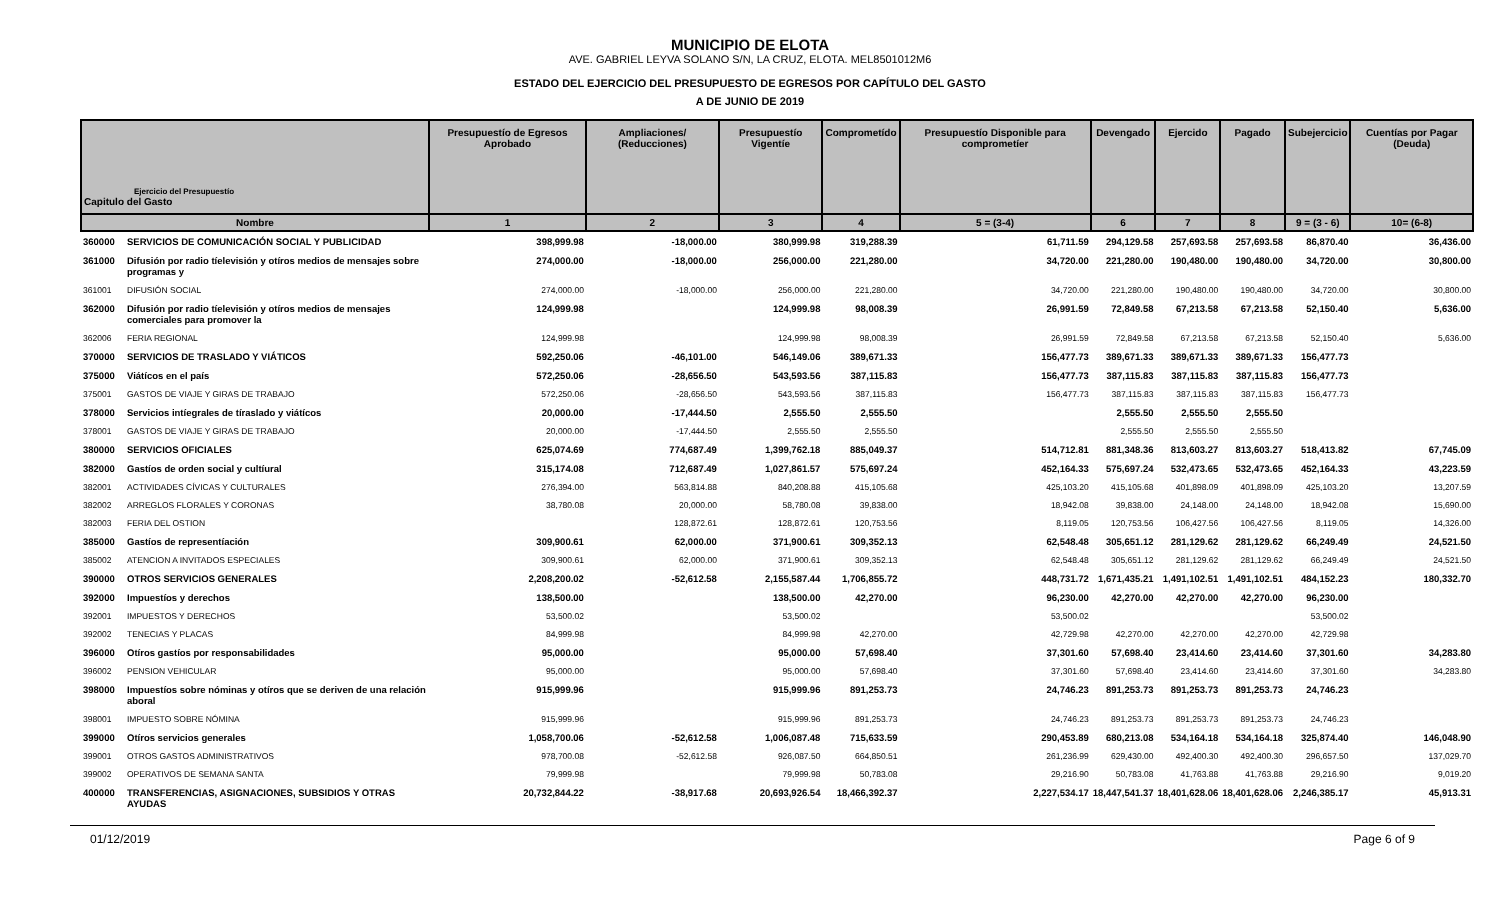MUNICIPIO DE ELOTA
AVE. GABRIEL LEYVA SOLANO S/N, LA CRUZ, ELOTA. MEL8501012M6
ESTADO DEL EJERCICIO DEL PRESUPUESTO DE EGRESOS POR CAPÍTULO DEL GASTO
A DE JUNIO DE 2019
| Ejercicio del Presupuestío Capitulo del Gasto | | Presupuestío de Egresos Aprobado | Ampliaciones/ (Reducciones) | Presupuestío Vigentíe | Comprometído | Presupuestío Disponible para comprometíer | Devengado | Ejercido | Pagado | Subejercicio | Cuentías por Pagar (Deuda) |
| --- | --- | --- | --- | --- | --- | --- | --- | --- | --- | --- | --- |
| Nombre | | 1 | 2 | 3 | 4 | 5 = (3-4) | 6 | 7 | 8 | 9 = (3 - 6) | 10= (6-8) |
| 360000 | SERVICIOS DE COMUNICACIÓN SOCIAL Y PUBLICIDAD | 398,999.98 | -18,000.00 | 380,999.98 | 319,288.39 | 61,711.59 | 294,129.58 | 257,693.58 | 257,693.58 | 86,870.40 | 36,436.00 |
| 361000 | Difusión por radio tíelevisión y otíros medios de mensajes sobre programas y | 274,000.00 | -18,000.00 | 256,000.00 | 221,280.00 | 34,720.00 | 221,280.00 | 190,480.00 | 190,480.00 | 34,720.00 | 30,800.00 |
| 361001 | DIFUSIÓN SOCIAL | 274,000.00 | -18,000.00 | 256,000.00 | 221,280.00 | 34,720.00 | 221,280.00 | 190,480.00 | 190,480.00 | 34,720.00 | 30,800.00 |
| 362000 | Difusión por radio tíelevisión y otíros medios de mensajes comerciales para promover la | 124,999.98 | | 124,999.98 | 98,008.39 | 26,991.59 | 72,849.58 | 67,213.58 | 67,213.58 | 52,150.40 | 5,636.00 |
| 362006 | FERIA REGIONAL | 124,999.98 | | 124,999.98 | 98,008.39 | 26,991.59 | 72,849.58 | 67,213.58 | 67,213.58 | 52,150.40 | 5,636.00 |
| 370000 | SERVICIOS DE TRASLADO Y VIÁTICOS | 592,250.06 | -46,101.00 | 546,149.06 | 389,671.33 | 156,477.73 | 389,671.33 | 389,671.33 | 389,671.33 | 156,477.73 | |
| 375000 | Viátícos en el país | 572,250.06 | -28,656.50 | 543,593.56 | 387,115.83 | 156,477.73 | 387,115.83 | 387,115.83 | 387,115.83 | 156,477.73 | |
| 375001 | GASTOS DE VIAJE Y GIRAS DE TRABAJO | 572,250.06 | -28,656.50 | 543,593.56 | 387,115.83 | 156,477.73 | 387,115.83 | 387,115.83 | 387,115.83 | 156,477.73 | |
| 378000 | Servicios intíegrales de tíraslado y viátícos | 20,000.00 | -17,444.50 | 2,555.50 | 2,555.50 | | 2,555.50 | 2,555.50 | 2,555.50 | | |
| 378001 | GASTOS DE VIAJE Y GIRAS DE TRABAJO | 20,000.00 | -17,444.50 | 2,555.50 | 2,555.50 | | 2,555.50 | 2,555.50 | 2,555.50 | | |
| 380000 | SERVICIOS OFICIALES | 625,074.69 | 774,687.49 | 1,399,762.18 | 885,049.37 | 514,712.81 | 881,348.36 | 813,603.27 | 813,603.27 | 518,413.82 | 67,745.09 |
| 382000 | Gastíos de orden social y cultíural | 315,174.08 | 712,687.49 | 1,027,861.57 | 575,697.24 | 452,164.33 | 575,697.24 | 532,473.65 | 532,473.65 | 452,164.33 | 43,223.59 |
| 382001 | ACTIVIDADES CÍVICAS Y CULTURALES | 276,394.00 | 563,814.88 | 840,208.88 | 415,105.68 | 425,103.20 | 415,105.68 | 401,898.09 | 401,898.09 | 425,103.20 | 13,207.59 |
| 382002 | ARREGLOS FLORALES Y CORONAS | 38,780.08 | 20,000.00 | 58,780.08 | 39,838.00 | 18,942.08 | 39,838.00 | 24,148.00 | 24,148.00 | 18,942.08 | 15,690.00 |
| 382003 | FERIA DEL OSTION | | 128,872.61 | 128,872.61 | 120,753.56 | 8,119.05 | 120,753.56 | 106,427.56 | 106,427.56 | 8,119.05 | 14,326.00 |
| 385000 | Gastíos de representíación | 309,900.61 | 62,000.00 | 371,900.61 | 309,352.13 | 62,548.48 | 305,651.12 | 281,129.62 | 281,129.62 | 66,249.49 | 24,521.50 |
| 385002 | ATENCION A INVITADOS ESPECIALES | 309,900.61 | 62,000.00 | 371,900.61 | 309,352.13 | 62,548.48 | 305,651.12 | 281,129.62 | 281,129.62 | 66,249.49 | 24,521.50 |
| 390000 | OTROS SERVICIOS GENERALES | 2,208,200.02 | -52,612.58 | 2,155,587.44 | 1,706,855.72 | 448,731.72 | 1,671,435.21 | 1,491,102.51 | 1,491,102.51 | 484,152.23 | 180,332.70 |
| 392000 | Impuestíos y derechos | 138,500.00 | | 138,500.00 | 42,270.00 | 96,230.00 | 42,270.00 | 42,270.00 | 42,270.00 | 96,230.00 | |
| 392001 | IMPUESTOS Y DERECHOS | 53,500.02 | | 53,500.02 | | 53,500.02 | | | | 53,500.02 | |
| 392002 | TENECIAS Y PLACAS | 84,999.98 | | 84,999.98 | 42,270.00 | 42,729.98 | 42,270.00 | 42,270.00 | 42,270.00 | 42,729.98 | |
| 396000 | Otíros gastíos por responsabilidades | 95,000.00 | | 95,000.00 | 57,698.40 | 37,301.60 | 57,698.40 | 23,414.60 | 23,414.60 | 37,301.60 | 34,283.80 |
| 396002 | PENSION VEHICULAR | 95,000.00 | | 95,000.00 | 57,698.40 | 37,301.60 | 57,698.40 | 23,414.60 | 23,414.60 | 37,301.60 | 34,283.80 |
| 398000 | Impuestíos sobre nóminas y otíros que se deriven de una relación aboral | 915,999.96 | | 915,999.96 | 891,253.73 | 24,746.23 | 891,253.73 | 891,253.73 | 891,253.73 | 24,746.23 | |
| 398001 | IMPUESTO SOBRE NÓMINA | 915,999.96 | | 915,999.96 | 891,253.73 | 24,746.23 | 891,253.73 | 891,253.73 | 891,253.73 | 24,746.23 | |
| 399000 | Otíros servicios generales | 1,058,700.06 | -52,612.58 | 1,006,087.48 | 715,633.59 | 290,453.89 | 680,213.08 | 534,164.18 | 534,164.18 | 325,874.40 | 146,048.90 |
| 399001 | OTROS GASTOS ADMINISTRATIVOS | 978,700.08 | -52,612.58 | 926,087.50 | 664,850.51 | 261,236.99 | 629,430.00 | 492,400.30 | 492,400.30 | 296,657.50 | 137,029.70 |
| 399002 | OPERATIVOS DE SEMANA SANTA | 79,999.98 | | 79,999.98 | 50,783.08 | 29,216.90 | 50,783.08 | 41,763.88 | 41,763.88 | 29,216.90 | 9,019.20 |
| 400000 | TRANSFERENCIAS, ASIGNACIONES, SUBSIDIOS Y OTRAS AYUDAS | 20,732,844.22 | -38,917.68 | 20,693,926.54 | 18,466,392.37 | 2,227,534.17 | 18,447,541.37 | 18,401,628.06 | 18,401,628.06 | 2,246,385.17 | 45,913.31 |
01/12/2019 Page 6 of 9